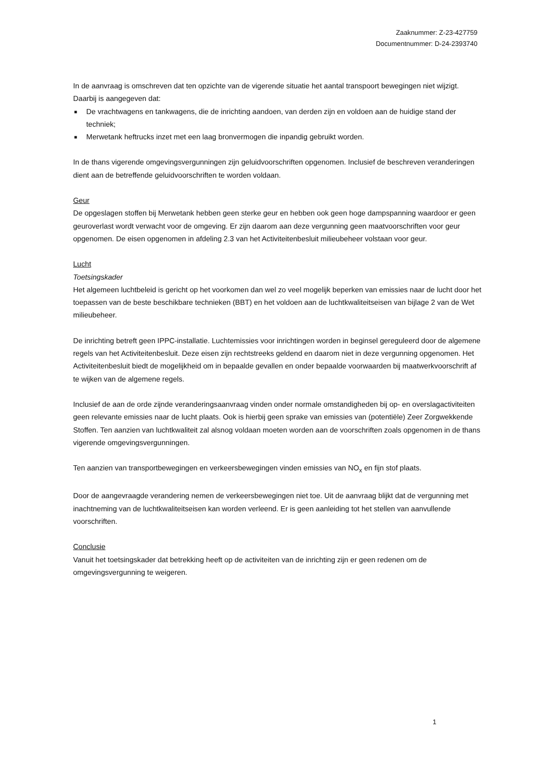Zaaknummer: Z-23-427759
Documentnummer: D-24-2393740
In de aanvraag is omschreven dat ten opzichte van de vigerende situatie het aantal transpoort bewegingen niet wijzigt. Daarbij is aangegeven dat:
■ De vrachtwagens en tankwagens, die de inrichting aandoen, van derden zijn en voldoen aan de huidige stand der techniek;
■ Merwetank heftrucks inzet met een laag bronvermogen die inpandig gebruikt worden.
In de thans vigerende omgevingsvergunningen zijn geluidvoorschriften opgenomen. Inclusief de beschreven veranderingen dient aan de betreffende geluidvoorschriften te worden voldaan.
Geur
De opgeslagen stoffen bij Merwetank hebben geen sterke geur en hebben ook geen hoge dampspanning waardoor er geen geuroverlast wordt verwacht voor de omgeving. Er zijn daarom aan deze vergunning geen maatvoorschriften voor geur opgenomen. De eisen opgenomen in afdeling 2.3 van het Activiteitenbesluit milieubeheer volstaan voor geur.
Lucht
Toetsingskader
Het algemeen luchtbeleid is gericht op het voorkomen dan wel zo veel mogelijk beperken van emissies naar de lucht door het toepassen van de beste beschikbare technieken (BBT) en het voldoen aan de luchtkwaliteitseisen van bijlage 2 van de Wet milieubeheer.
De inrichting betreft geen IPPC-installatie. Luchtemissies voor inrichtingen worden in beginsel gereguleerd door de algemene regels van het Activiteitenbesluit. Deze eisen zijn rechtstreeks geldend en daarom niet in deze vergunning opgenomen. Het Activiteitenbesluit biedt de mogelijkheid om in bepaalde gevallen en onder bepaalde voorwaarden bij maatwerkvoorschrift af te wijken van de algemene regels.
Inclusief de aan de orde zijnde veranderingsaanvraag vinden onder normale omstandigheden bij op- en overslagactiviteiten geen relevante emissies naar de lucht plaats. Ook is hierbij geen sprake van emissies van (potentiële) Zeer Zorgwekkende Stoffen. Ten aanzien van luchtkwaliteit zal alsnog voldaan moeten worden aan de voorschriften zoals opgenomen in de thans vigerende omgevingsvergunningen.
Ten aanzien van transportbewegingen en verkeersbewegingen vinden emissies van NO<sub>x</sub> en fijn stof plaats.
Door de aangevraagde verandering nemen de verkeersbewegingen niet toe. Uit de aanvraag blijkt dat de vergunning met inachtneming van de luchtkwaliteitseisen kan worden verleend. Er is geen aanleiding tot het stellen van aanvullende voorschriften.
Conclusie
Vanuit het toetsingskader dat betrekking heeft op de activiteiten van de inrichting zijn er geen redenen om de omgevingsvergunning te weigeren.
1